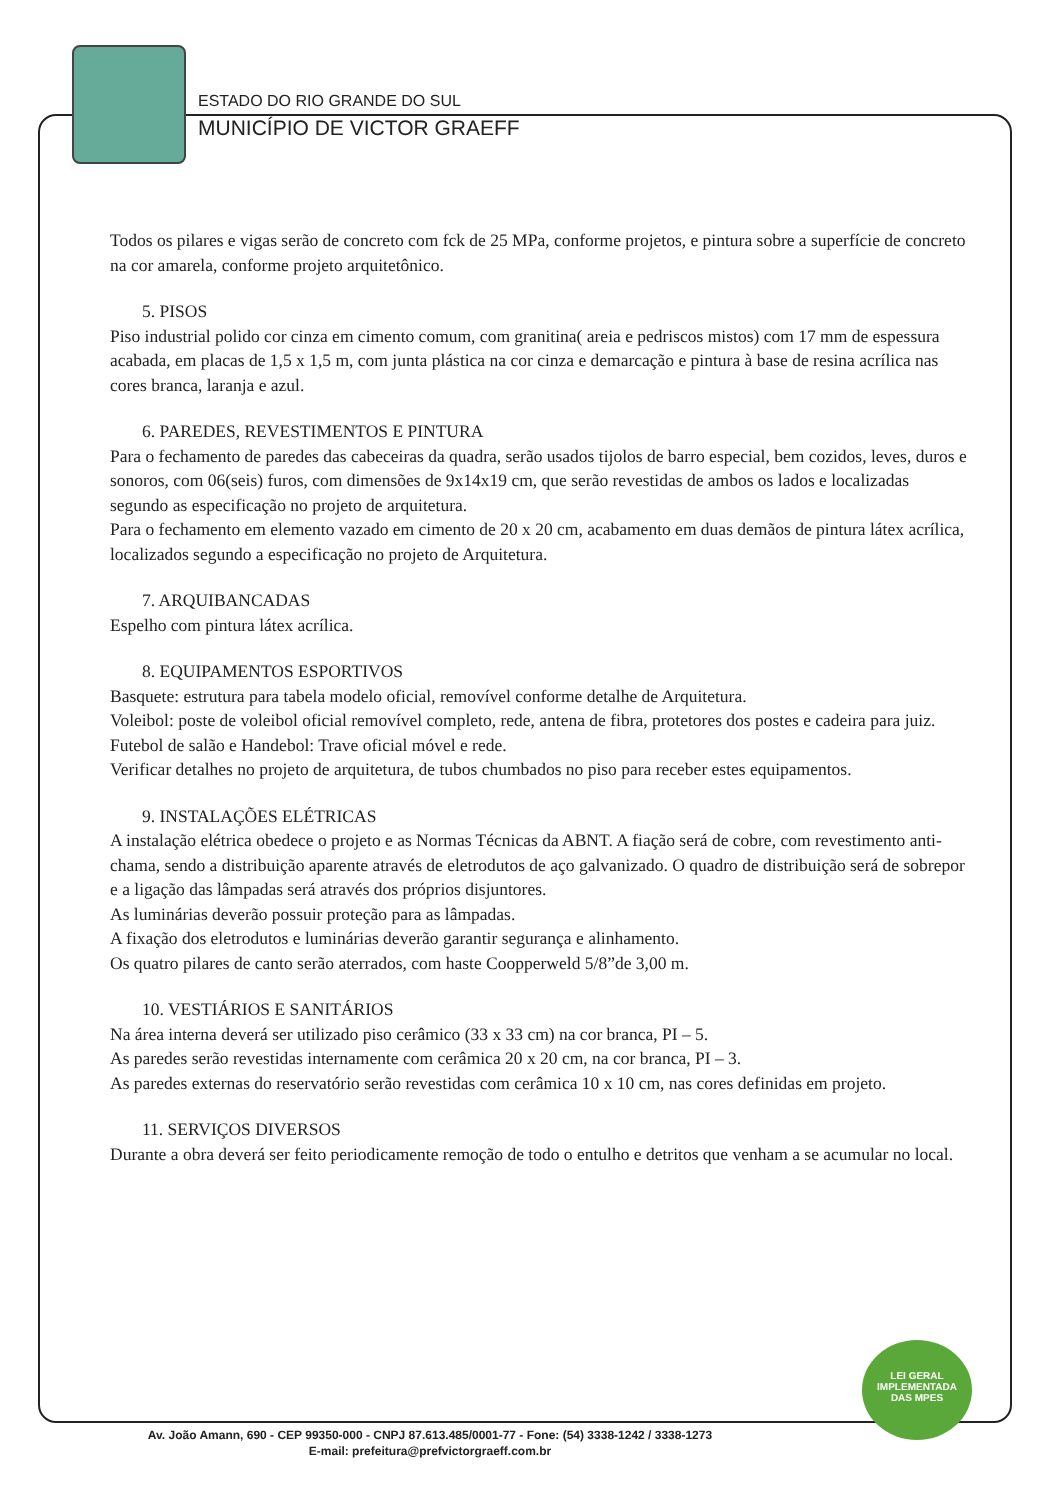ESTADO DO RIO GRANDE DO SUL
MUNICÍPIO DE VICTOR GRAEFF
Todos os pilares e vigas serão de concreto com fck de 25 MPa, conforme projetos, e pintura sobre a superfície de concreto na cor amarela, conforme projeto arquitetônico.
5. PISOS
Piso industrial polido cor cinza em cimento comum, com granitina( areia e pedriscos mistos) com 17 mm de espessura acabada, em placas de 1,5 x 1,5 m, com junta plástica na cor cinza e demarcação e pintura à base de resina acrílica nas cores branca, laranja e azul.
6. PAREDES, REVESTIMENTOS E PINTURA
Para o fechamento de paredes das cabeceiras da quadra, serão usados tijolos de barro especial, bem cozidos, leves, duros e sonoros, com 06(seis) furos, com dimensões de 9x14x19 cm, que serão revestidas de ambos os lados e localizadas segundo as especificação no projeto de arquitetura.
Para o fechamento em elemento vazado em cimento de 20 x 20 cm, acabamento em duas demãos de pintura látex acrílica, localizados segundo a especificação no projeto de Arquitetura.
7. ARQUIBANCADAS
Espelho com pintura látex acrílica.
8. EQUIPAMENTOS ESPORTIVOS
Basquete: estrutura para tabela modelo oficial, removível conforme detalhe de Arquitetura.
Voleibol: poste de voleibol oficial removível completo, rede, antena de fibra, protetores dos postes e cadeira para juiz.
Futebol de salão e Handebol: Trave oficial móvel e rede.
Verificar detalhes no projeto de arquitetura, de tubos chumbados no piso para receber estes equipamentos.
9. INSTALAÇÕES ELÉTRICAS
A instalação elétrica obedece o projeto e as Normas Técnicas da ABNT. A fiação será de cobre, com revestimento anti-chama, sendo a distribuição aparente através de eletrodutos de aço galvanizado. O quadro de distribuição será de sobrepor e a ligação das lâmpadas será através dos próprios disjuntores.
As luminárias deverão possuir proteção para as lâmpadas.
A fixação dos eletrodutos e luminárias deverão garantir segurança e alinhamento.
Os quatro pilares de canto serão aterrados, com haste Coopperweld 5/8”de 3,00 m.
10. VESTIÁRIOS E SANITÁRIOS
Na área interna deverá ser utilizado piso cerâmico (33 x 33 cm) na cor branca, PI – 5.
As paredes serão revestidas internamente com cerâmica 20 x 20 cm, na cor branca, PI – 3.
As paredes externas do reservatório serão revestidas com cerâmica 10 x 10 cm, nas cores definidas em projeto.
11. SERVIÇOS DIVERSOS
Durante a obra deverá ser feito periodicamente remoção de todo o entulho e detritos que venham a se acumular no local.
LEI GERAL
IMPLEMENTADA
DAS MPES
Av. João Amann, 690 - CEP 99350-000 - CNPJ 87.613.485/0001-77 - Fone: (54) 3338-1242 / 3338-1273
E-mail: prefeitura@prefvictorgraeff.com.br